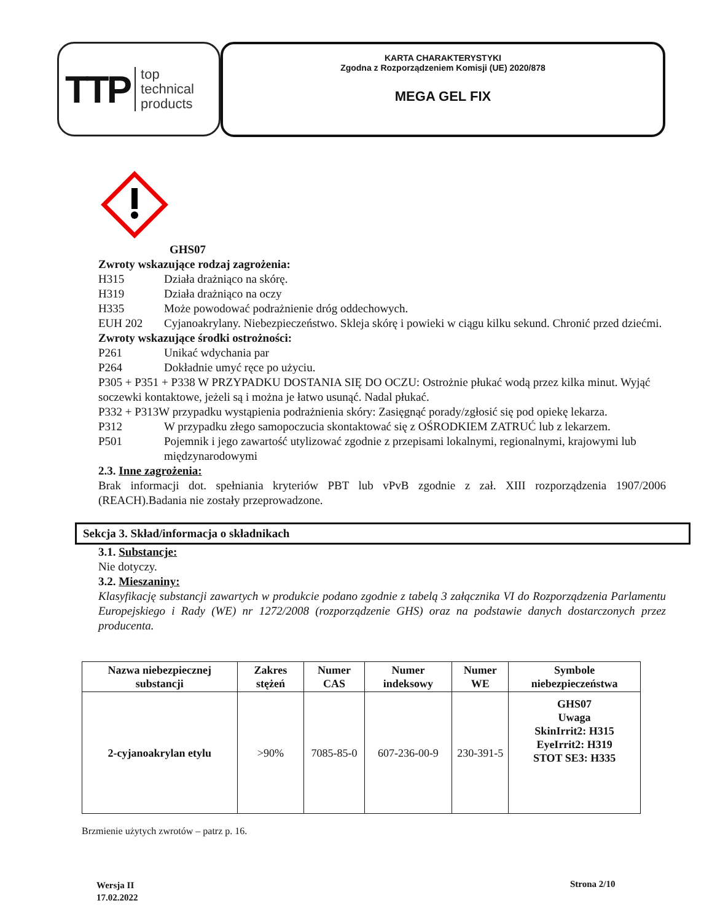TTP top
technical
products
KARTA CHARAKTERYSTYKI
Zgodna z Rozporządzeniem Komisji (UE) 2020/878
MEGA GEL FIX
GHS07
Zwroty wskazujące rodzaj zagrożenia:
H315 Działa drażniąco na skórę.
H319 Działa drażniąco na oczy
H335 Może powodować podrażnienie dróg oddechowych.
EUH 202 Cyjanoakrylany. Niebezpieczeństwo. Skleja skórę i powieki w ciągu kilku sekund. Chronić przed dziećmi.
Zwroty wskazujące środki ostrożności:
P261 Unikać wdychania par
P264 Dokładnie umyć ręce po użyciu.
P305 + P351 + P338 W PRZYPADKU DOSTANIA SIĘ DO OCZU: Ostrożnie płukać wodą przez kilka minut. Wyjąć soczewki kontaktowe, jeżeli są i można je łatwo usunąć. Nadal płukać.
P332 + P313W przypadku wystąpienia podrażnienia skóry: Zasięgnąć porady/zgłosić się pod opiekę lekarza.
P312 W przypadku złego samopoczucia skontaktować się z OŚRODKIEM ZATRUĆ lub z lekarzem.
P501 Pojemnik i jego zawartość utylizować zgodnie z przepisami lokalnymi, regionalnymi, krajowymi lub międzynarodowymi
2.3. Inne zagrożenia:
Brak informacji dot. spełniania kryteriów PBT lub vPvB zgodnie z zał. XIII rozporządzenia 1907/2006 (REACH).Badania nie zostały przeprowadzone.
Sekcja 3. Skład/informacja o składnikach
3.1. Substancje:
Nie dotyczy.
3.2. Mieszaniny:
Klasyfikację substancji zawartych w produkcie podano zgodnie z tabelą 3 załącznika VI do Rozporządzenia Parlamentu Europejskiego i Rady (WE) nr 1272/2008 (rozporządzenie GHS) oraz na podstawie danych dostarczonych przez producenta.
| Nazwa niebezpiecznej substancji | Zakres stężeń | Numer CAS | Numer indeksowy | Numer WE | Symbole niebezpieczeństwa |
| --- | --- | --- | --- | --- | --- |
| 2-cyjanoakrylan etylu | >90% | 7085-85-0 | 607-236-00-9 | 230-391-5 | GHS07 Uwaga SkinIrrit2: H315 EyeIrrit2: H319 STOT SE3: H335 |
Brzmienie użytych zwrotów – patrz p. 16.
Wersja II
17.02.2022
Strona 2/10